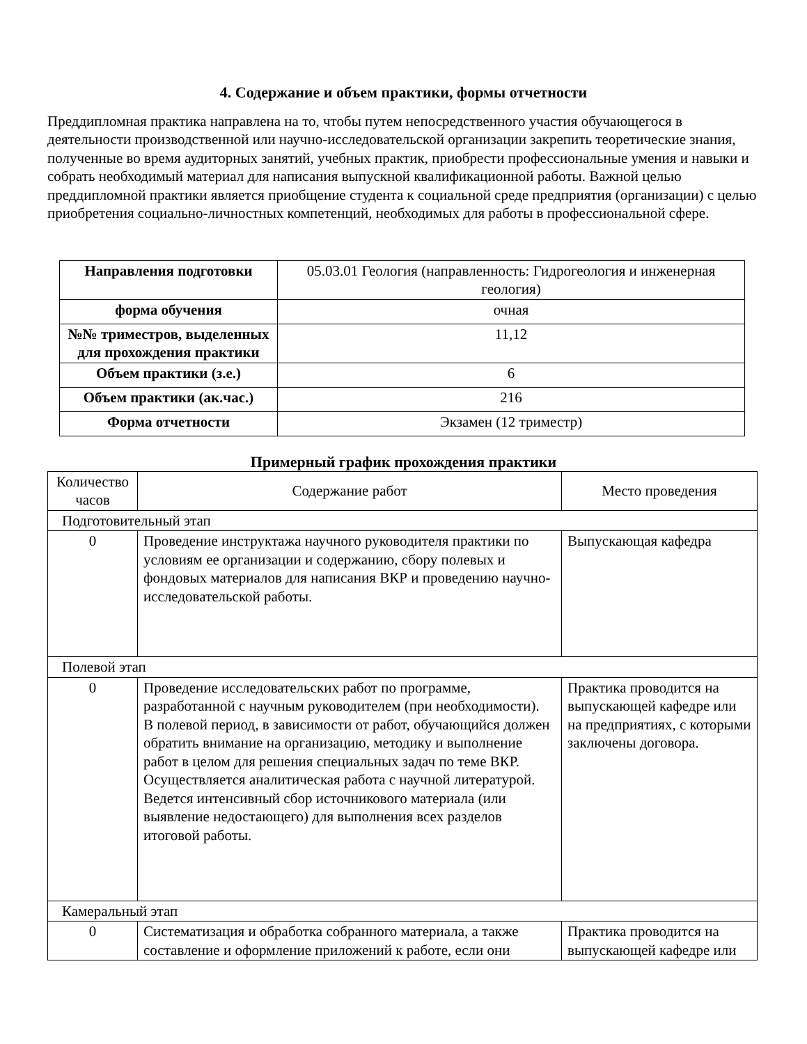4. Содержание и объем практики, формы отчетности
Преддипломная практика направлена на то, чтобы путем непосредственного участия обучающегося в деятельности производственной или научно-исследовательской организации закрепить теоретические знания, полученные во время аудиторных занятий, учебных практик, приобрести профессиональные умения и навыки и собрать необходимый материал для написания выпускной квалификационной работы. Важной целью преддипломной практики является приобщение студента к социальной среде предприятия (организации) с целью приобретения социально-личностных компетенций, необходимых для работы в профессиональной сфере.
| Направления подготовки | 05.03.01 Геология (направленность: Гидрогеология и инженерная геология) |
| форма обучения | очная |
| №№ триместров, выделенных для прохождения практики | 11,12 |
| Объем практики (з.е.) | 6 |
| Объем практики (ак.час.) | 216 |
| Форма отчетности | Экзамен (12 триместр) |
Примерный график прохождения практики
| Количество часов | Содержание работ | Место проведения |
| Подготовительный этап | | |
| 0 | Проведение инструктажа научного руководителя практики по условиям ее организации и содержанию, сбору полевых и фондовых материалов для написания ВКР и проведению научно-исследовательской работы. | Выпускающая кафедра |
| Полевой этап | | |
| 0 | Проведение исследовательских работ по программе, разработанной с научным руководителем (при необходимости). В полевой период, в зависимости от работ, обучающийся должен обратить внимание на организацию, методику и выполнение работ в целом для решения специальных задач по теме ВКР. Осуществляется аналитическая работа с научной литературой. Ведется интенсивный сбор источникового материала (или выявление недостающего) для выполнения всех разделов итоговой работы. | Практика проводится на выпускающей кафедре или на предприятиях, с которыми заключены договора. |
| Камеральный этап | | |
| 0 | Систематизация и обработка собранного материала, а также составление и оформление приложений к работе, если они | Практика проводится на выпускающей кафедре или |